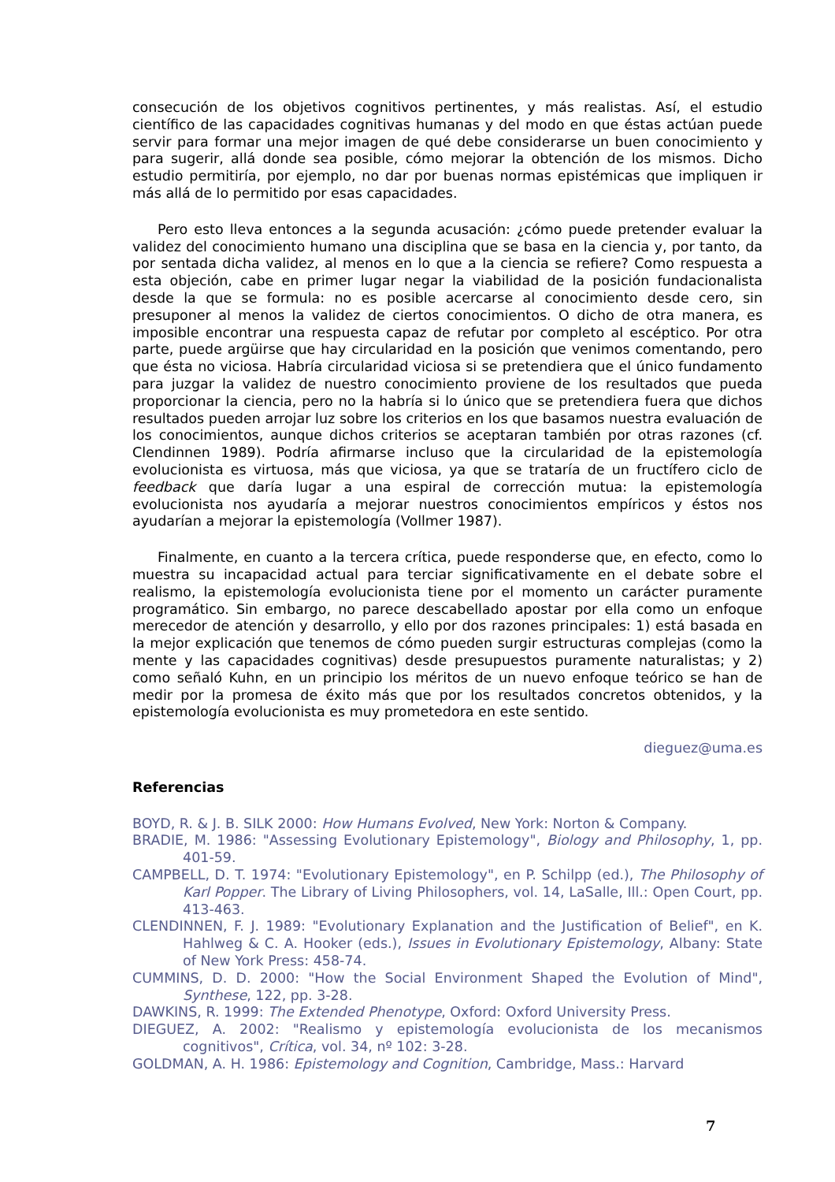consecución de los objetivos cognitivos pertinentes, y más realistas. Así, el estudio científico de las capacidades cognitivas humanas y del modo en que éstas actúan puede servir para formar una mejor imagen de qué debe considerarse un buen conocimiento y para sugerir, allá donde sea posible, cómo mejorar la obtención de los mismos. Dicho estudio permitiría, por ejemplo, no dar por buenas normas epistémicas que impliquen ir más allá de lo permitido por esas capacidades.
Pero esto lleva entonces a la segunda acusación: ¿cómo puede pretender evaluar la validez del conocimiento humano una disciplina que se basa en la ciencia y, por tanto, da por sentada dicha validez, al menos en lo que a la ciencia se refiere? Como respuesta a esta objeción, cabe en primer lugar negar la viabilidad de la posición fundacionalista desde la que se formula: no es posible acercarse al conocimiento desde cero, sin presuponer al menos la validez de ciertos conocimientos. O dicho de otra manera, es imposible encontrar una respuesta capaz de refutar por completo al escéptico. Por otra parte, puede argüirse que hay circularidad en la posición que venimos comentando, pero que ésta no viciosa. Habría circularidad viciosa si se pretendiera que el único fundamento para juzgar la validez de nuestro conocimiento proviene de los resultados que pueda proporcionar la ciencia, pero no la habría si lo único que se pretendiera fuera que dichos resultados pueden arrojar luz sobre los criterios en los que basamos nuestra evaluación de los conocimientos, aunque dichos criterios se aceptaran también por otras razones (cf. Clendinnen 1989). Podría afirmarse incluso que la circularidad de la epistemología evolucionista es virtuosa, más que viciosa, ya que se trataría de un fructífero ciclo de feedback que daría lugar a una espiral de corrección mutua: la epistemología evolucionista nos ayudaría a mejorar nuestros conocimientos empíricos y éstos nos ayudarían a mejorar la epistemología (Vollmer 1987).
Finalmente, en cuanto a la tercera crítica, puede responderse que, en efecto, como lo muestra su incapacidad actual para terciar significativamente en el debate sobre el realismo, la epistemología evolucionista tiene por el momento un carácter puramente programático. Sin embargo, no parece descabellado apostar por ella como un enfoque merecedor de atención y desarrollo, y ello por dos razones principales: 1) está basada en la mejor explicación que tenemos de cómo pueden surgir estructuras complejas (como la mente y las capacidades cognitivas) desde presupuestos puramente naturalistas; y 2) como señaló Kuhn, en un principio los méritos de un nuevo enfoque teórico se han de medir por la promesa de éxito más que por los resultados concretos obtenidos, y la epistemología evolucionista es muy prometedora en este sentido.
dieguez@uma.es
Referencias
BOYD, R. & J. B. SILK 2000: How Humans Evolved, New York: Norton & Company.
BRADIE, M. 1986: "Assessing Evolutionary Epistemology", Biology and Philosophy, 1, pp. 401-59.
CAMPBELL, D. T. 1974: "Evolutionary Epistemology", en P. Schilpp (ed.), The Philosophy of Karl Popper. The Library of Living Philosophers, vol. 14, LaSalle, Ill.: Open Court, pp. 413-463.
CLENDINNEN, F. J. 1989: "Evolutionary Explanation and the Justification of Belief", en K. Hahlweg & C. A. Hooker (eds.), Issues in Evolutionary Epistemology, Albany: State of New York Press: 458-74.
CUMMINS, D. D. 2000: "How the Social Environment Shaped the Evolution of Mind", Synthese, 122, pp. 3-28.
DAWKINS, R. 1999: The Extended Phenotype, Oxford: Oxford University Press.
DIEGUEZ, A. 2002: "Realismo y epistemología evolucionista de los mecanismos cognitivos", Crítica, vol. 34, nº 102: 3-28.
GOLDMAN, A. H. 1986: Epistemology and Cognition, Cambridge, Mass.: Harvard
7